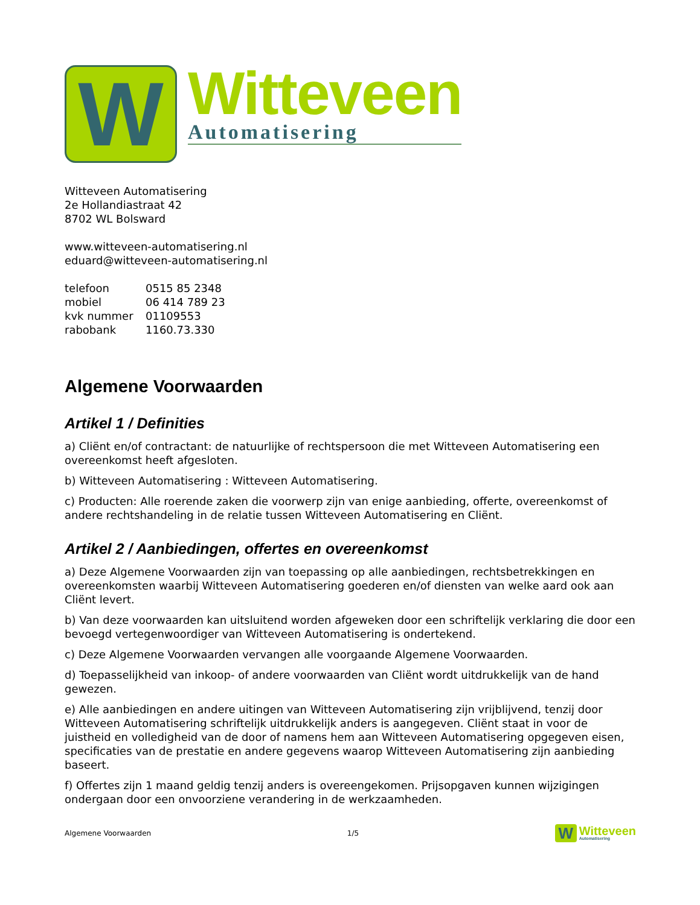W
Witteveen
Automatisering
Witteveen Automatisering
2e Hollandiastraat 42
8702 WL Bolsward
www.witteveen-automatisering.nl
eduard@witteveen-automatisering.nl
| telefoon | 0515 85 2348 |
| mobiel | 06 414 789 23 |
| kvk nummer | 01109553 |
| rabobank | 1160.73.330 |
Algemene Voorwaarden
Artikel 1 / Definities
a) Cliënt en/of contractant: de natuurlijke of rechtspersoon die met Witteveen Automatisering een overeenkomst heeft afgesloten.
b) Witteveen Automatisering : Witteveen Automatisering.
c) Producten: Alle roerende zaken die voorwerp zijn van enige aanbieding, offerte, overeenkomst of andere rechtshandeling in de relatie tussen Witteveen Automatisering en Cliënt.
Artikel 2 / Aanbiedingen, offertes en overeenkomst
a) Deze Algemene Voorwaarden zijn van toepassing op alle aanbiedingen, rechtsbetrekkingen en overeenkomsten waarbij Witteveen Automatisering goederen en/of diensten van welke aard ook aan Cliënt levert.
b) Van deze voorwaarden kan uitsluitend worden afgeweken door een schriftelijk verklaring die door een bevoegd vertegenwoordiger van Witteveen Automatisering is ondertekend.
c) Deze Algemene Voorwaarden vervangen alle voorgaande Algemene Voorwaarden.
d) Toepasselijkheid van inkoop- of andere voorwaarden van Cliënt wordt uitdrukkelijk van de hand gewezen.
e) Alle aanbiedingen en andere uitingen van Witteveen Automatisering zijn vrijblijvend, tenzij door Witteveen Automatisering schriftelijk uitdrukkelijk anders is aangegeven. Cliënt staat in voor de juistheid en volledigheid van de door of namens hem aan Witteveen Automatisering opgegeven eisen, specificaties van de prestatie en andere gegevens waarop Witteveen Automatisering zijn aanbieding baseert.
f) Offertes zijn 1 maand geldig tenzij anders is overeengekomen. Prijsopgaven kunnen wijzigingen ondergaan door een onvoorziene verandering in de werkzaamheden.
Algemene Voorwaarden 1/5
W
Witteveen
Automatisering